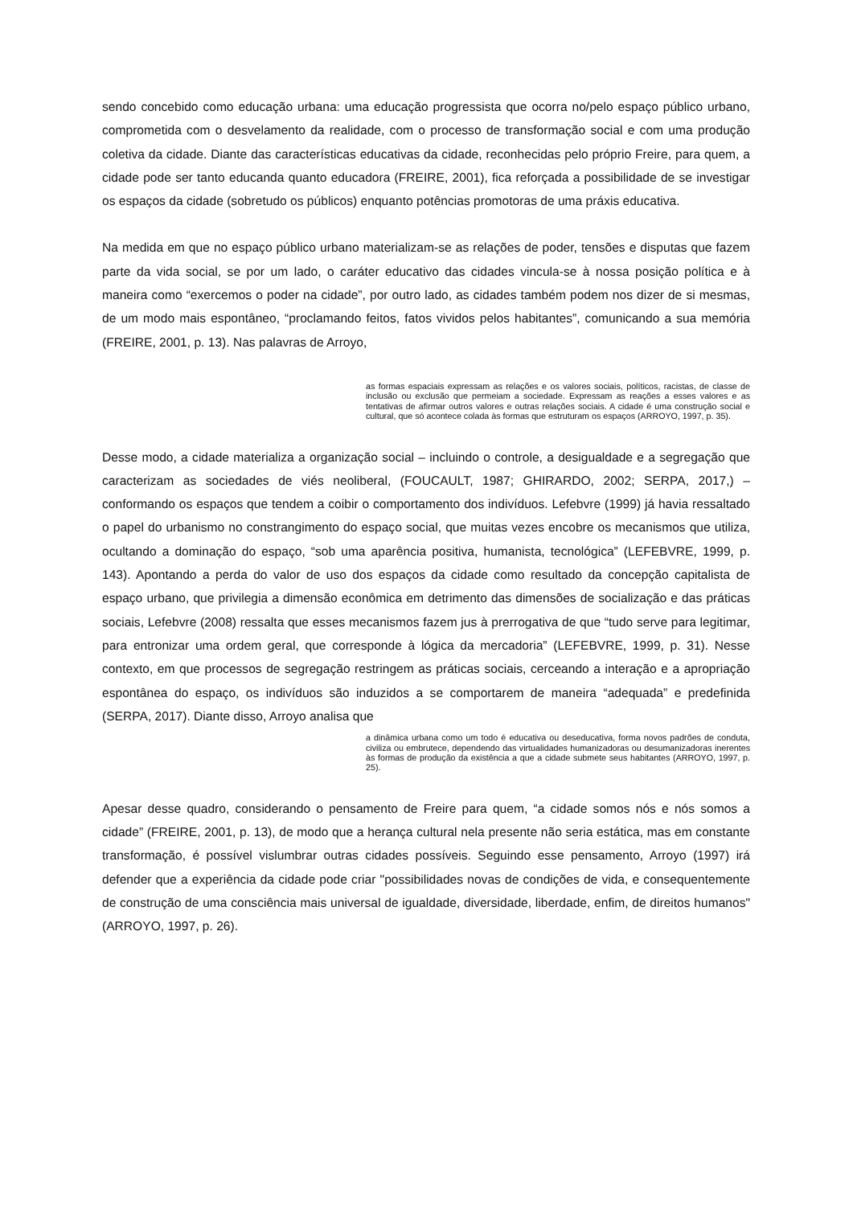sendo concebido como educação urbana: uma educação progressista que ocorra no/pelo espaço público urbano, comprometida com o desvelamento da realidade, com o processo de transformação social e com uma produção coletiva da cidade. Diante das características educativas da cidade, reconhecidas pelo próprio Freire, para quem, a cidade pode ser tanto educanda quanto educadora (FREIRE, 2001), fica reforçada a possibilidade de se investigar os espaços da cidade (sobretudo os públicos) enquanto potências promotoras de uma práxis educativa.
Na medida em que no espaço público urbano materializam-se as relações de poder, tensões e disputas que fazem parte da vida social, se por um lado, o caráter educativo das cidades vincula-se à nossa posição política e à maneira como “exercemos o poder na cidade”, por outro lado, as cidades também podem nos dizer de si mesmas, de um modo mais espontâneo, “proclamando feitos, fatos vividos pelos habitantes”, comunicando a sua memória (FREIRE, 2001, p. 13). Nas palavras de Arroyo,
as formas espaciais expressam as relações e os valores sociais, políticos, racistas, de classe de inclusão ou exclusão que permeiam a sociedade. Expressam as reações a esses valores e as tentativas de afirmar outros valores e outras relações sociais. A cidade é uma construção social e cultural, que só acontece colada às formas que estruturam os espaços (ARROYO, 1997, p. 35).
Desse modo, a cidade materializa a organização social – incluindo o controle, a desigualdade e a segregação que caracterizam as sociedades de viés neoliberal, (FOUCAULT, 1987; GHIRARDO, 2002; SERPA, 2017,) – conformando os espaços que tendem a coibir o comportamento dos indivíduos. Lefebvre (1999) já havia ressaltado o papel do urbanismo no constrangimento do espaço social, que muitas vezes encobre os mecanismos que utiliza, ocultando a dominação do espaço, “sob uma aparência positiva, humanista, tecnológica” (LEFEBVRE, 1999, p. 143). Apontando a perda do valor de uso dos espaços da cidade como resultado da concepção capitalista de espaço urbano, que privilegia a dimensão econômica em detrimento das dimensões de socialização e das práticas sociais, Lefebvre (2008) ressalta que esses mecanismos fazem jus à prerrogativa de que “tudo serve para legitimar, para entronizar uma ordem geral, que corresponde à lógica da mercadoria” (LEFEBVRE, 1999, p. 31). Nesse contexto, em que processos de segregação restringem as práticas sociais, cerceando a interação e a apropriação espontânea do espaço, os indivíduos são induzidos a se comportarem de maneira “adequada” e predefinida (SERPA, 2017). Diante disso, Arroyo analisa que
a dinâmica urbana como um todo é educativa ou deseducativa, forma novos padrões de conduta, civiliza ou embrutece, dependendo das virtualidades humanizadoras ou desumanizadoras inerentes às formas de produção da existência a que a cidade submete seus habitantes (ARROYO, 1997, p. 25).
Apesar desse quadro, considerando o pensamento de Freire para quem, “a cidade somos nós e nós somos a cidade” (FREIRE, 2001, p. 13), de modo que a herança cultural nela presente não seria estática, mas em constante transformação, é possível vislumbrar outras cidades possíveis. Seguindo esse pensamento, Arroyo (1997) irá defender que a experiência da cidade pode criar "possibilidades novas de condições de vida, e consequentemente de construção de uma consciência mais universal de igualdade, diversidade, liberdade, enfim, de direitos humanos" (ARROYO, 1997, p. 26).